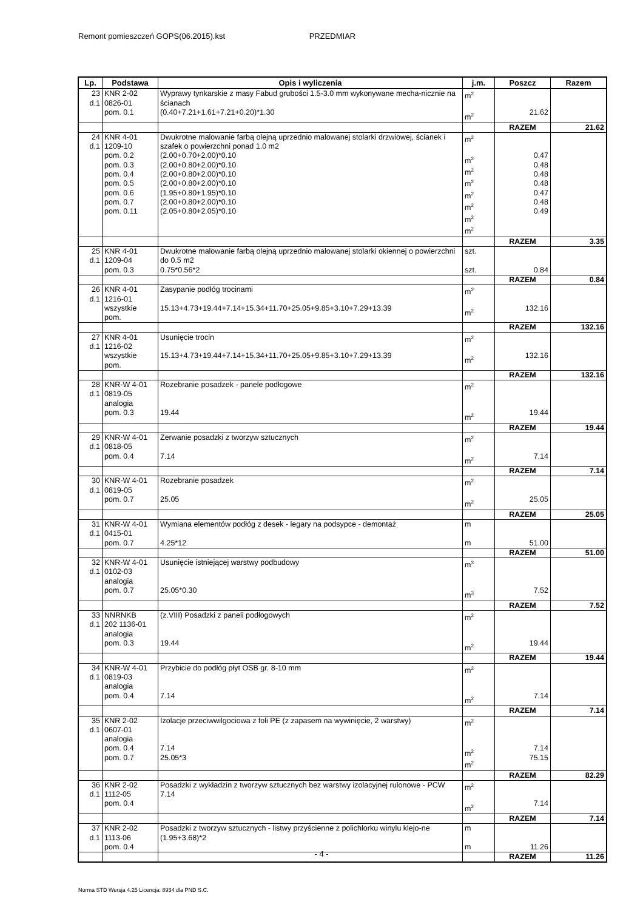Remont pomieszczeń GOPS(06.2015).kst PRZEDMIAR
| Lp. | Podstawa | Opis i wyliczenia | j.m. | Poszcz | Razem |
| --- | --- | --- | --- | --- | --- |
| 23 d.1 | KNR 2-02 0826-01 pom. 0.1 | Wyprawy tynkarskie z masy Fabud grubości 1.5-3.0 mm wykonywane mecha-nicznie na ścianach (0.40+7.21+1.61+7.21+0.20)*1.30 | m<sup>2</sup> m<sup>2</sup> | 21.62 | |
| | | | | RAZEM | 21.62 |
| 24 d.1 | KNR 4-01 1209-10 pom. 0.2 pom. 0.3 pom. 0.4 pom. 0.5 pom. 0.6 pom. 0.7 pom. 0.11 | Dwukrotne malowanie farbą olejną uprzednio malowanej stolarki drzwiowej, ścianek i szafek o powierzchni ponad 1.0 m2 (2.00+0.70+2.00)*0.10 (2.00+0.80+2.00)*0.10 (2.00+0.80+2.00)*0.10 (2.00+0.80+2.00)*0.10 (1.95+0.80+1.95)*0.10 (2.00+0.80+2.00)*0.10 (2.05+0.80+2.05)*0.10 | m<sup>2</sup> m<sup>2</sup> m<sup>2</sup> m<sup>2</sup> m<sup>2</sup> m<sup>2</sup> m<sup>2</sup> m<sup>2</sup> | 0.47 0.48 0.48 0.48 0.47 0.48 0.49 | |
| | | | | RAZEM | 3.35 |
| 25 d.1 | KNR 4-01 1209-04 pom. 0.3 | Dwukrotne malowanie farbą olejną uprzednio malowanej stolarki okiennej o powierzchni do 0.5 m2 0.75*0.56*2 | szt. szt. | 0.84 | |
| | | | | RAZEM | 0.84 |
| 26 d.1 | KNR 4-01 1216-01 wszystkie pom. | Zasypanie podłóg trocinami 15.13+4.73+19.44+7.14+15.34+11.70+25.05+9.85+3.10+7.29+13.39 | m<sup>2</sup> m<sup>2</sup> | 132.16 | |
| | | | | RAZEM | 132.16 |
| 27 d.1 | KNR 4-01 1216-02 wszystkie pom. | Usunięcie trocin 15.13+4.73+19.44+7.14+15.34+11.70+25.05+9.85+3.10+7.29+13.39 | m<sup>2</sup> m<sup>2</sup> | 132.16 | |
| | | | | RAZEM | 132.16 |
| 28 d.1 | KNR-W 4-01 0819-05 analogia pom. 0.3 | Rozebranie posadzek - panele podłogowe 19.44 | m<sup>2</sup> m<sup>2</sup> | 19.44 | |
| | | | | RAZEM | 19.44 |
| 29 d.1 | KNR-W 4-01 0818-05 pom. 0.4 | Zerwanie posadzki z tworzyw sztucznych 7.14 | m<sup>2</sup> m<sup>2</sup> | 7.14 | |
| | | | | RAZEM | 7.14 |
| 30 d.1 | KNR-W 4-01 0819-05 pom. 0.7 | Rozebranie posadzek 25.05 | m<sup>2</sup> m<sup>2</sup> | 25.05 | |
| | | | | RAZEM | 25.05 |
| 31 d.1 | KNR-W 4-01 0415-01 pom. 0.7 | Wymiana elementów podłóg z desek - legary na podsypce - demontaż 4.25*12 | m m | 51.00 | |
| | | | | RAZEM | 51.00 |
| 32 d.1 | KNR-W 4-01 0102-03 analogia pom. 0.7 | Usunięcie istniejącej warstwy podbudowy 25.05*0.30 | m<sup>3</sup> m<sup>3</sup> | 7.52 | |
| | | | | RAZEM | 7.52 |
| 33 d.1 | NNRNKB 202 1136-01 analogia pom. 0.3 | (z.VIII) Posadzki z paneli podłogowych 19.44 | m<sup>2</sup> m<sup>2</sup> | 19.44 | |
| | | | | RAZEM | 19.44 |
| 34 d.1 | KNR-W 4-01 0819-03 analogia pom. 0.4 | Przybicie do podłóg płyt OSB gr. 8-10 mm 7.14 | m<sup>2</sup> m<sup>2</sup> | 7.14 | |
| | | | | RAZEM | 7.14 |
| 35 d.1 | KNR 2-02 0607-01 analogia pom. 0.4 pom. 0.7 | Izolacje przeciwwilgociowa z foli PE (z zapasem na wywinięcie, 2 warstwy) 7.14 25.05*3 | m<sup>2</sup> m<sup>2</sup> m<sup>2</sup> | 7.14 75.15 | |
| | | | | RAZEM | 82.29 |
| 36 d.1 | KNR 2-02 1112-05 pom. 0.4 | Posadzki z wykładzin z tworzyw sztucznych bez warstwy izolacyjnej rulonowe - PCW 7.14 | m<sup>2</sup> m<sup>2</sup> | 7.14 | |
| | | | | RAZEM | 7.14 |
| 37 d.1 | KNR 2-02 1113-06 pom. 0.4 | Posadzki z tworzyw sztucznych - listwy przyścienne z polichlorku winylu klejo-ne (1.95+3.68)*2 | m m | 11.26 | |
| | | | | RAZEM | 11.26 |
- 4 -
Norma STD Wersja 4.25 Licencja: 8934 dla PND S.C.